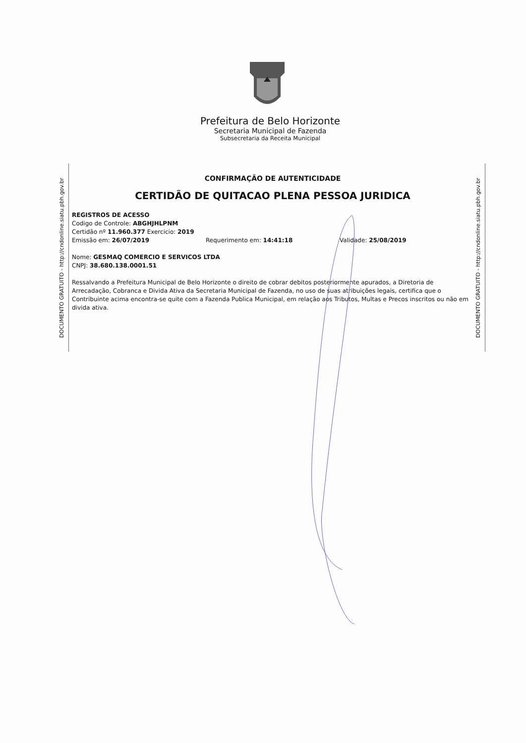Prefeitura de Belo Horizonte
Secretaria Municipal de Fazenda
Subsecretaria da Receita Municipal
DOCUMENTO GRATUITO - http://cndonline.siatu.pbh.gov.br
DOCUMENTO GRATUITO - http://cndonline.siatu.pbh.gov.br
CONFIRMAÇÃO DE AUTENTICIDADE
CERTIDÃO DE QUITACAO PLENA PESSOA JURIDICA
REGISTROS DE ACESSO
Codigo de Controle: ABGHJHLPNM
Certidão nº 11.960.377 Exercicio: 2019
Emissão em: 26/07/2019 Requerimento em: 14:41:18 Validade: 25/08/2019
Nome: GESMAQ COMERCIO E SERVICOS LTDA
CNPJ: 38.680.138.0001.51
Ressalvando a Prefeitura Municipal de Belo Horizonte o direito de cobrar debitos posteriormente apurados, a Diretoria de Arrecadação, Cobranca e Divida Ativa da Secretaria Municipal de Fazenda, no uso de suas atribuições legais, certifica que o Contribuinte acima encontra-se quite com a Fazenda Publica Municipal, em relação aos Tributos, Multas e Precos inscritos ou não em divida ativa.